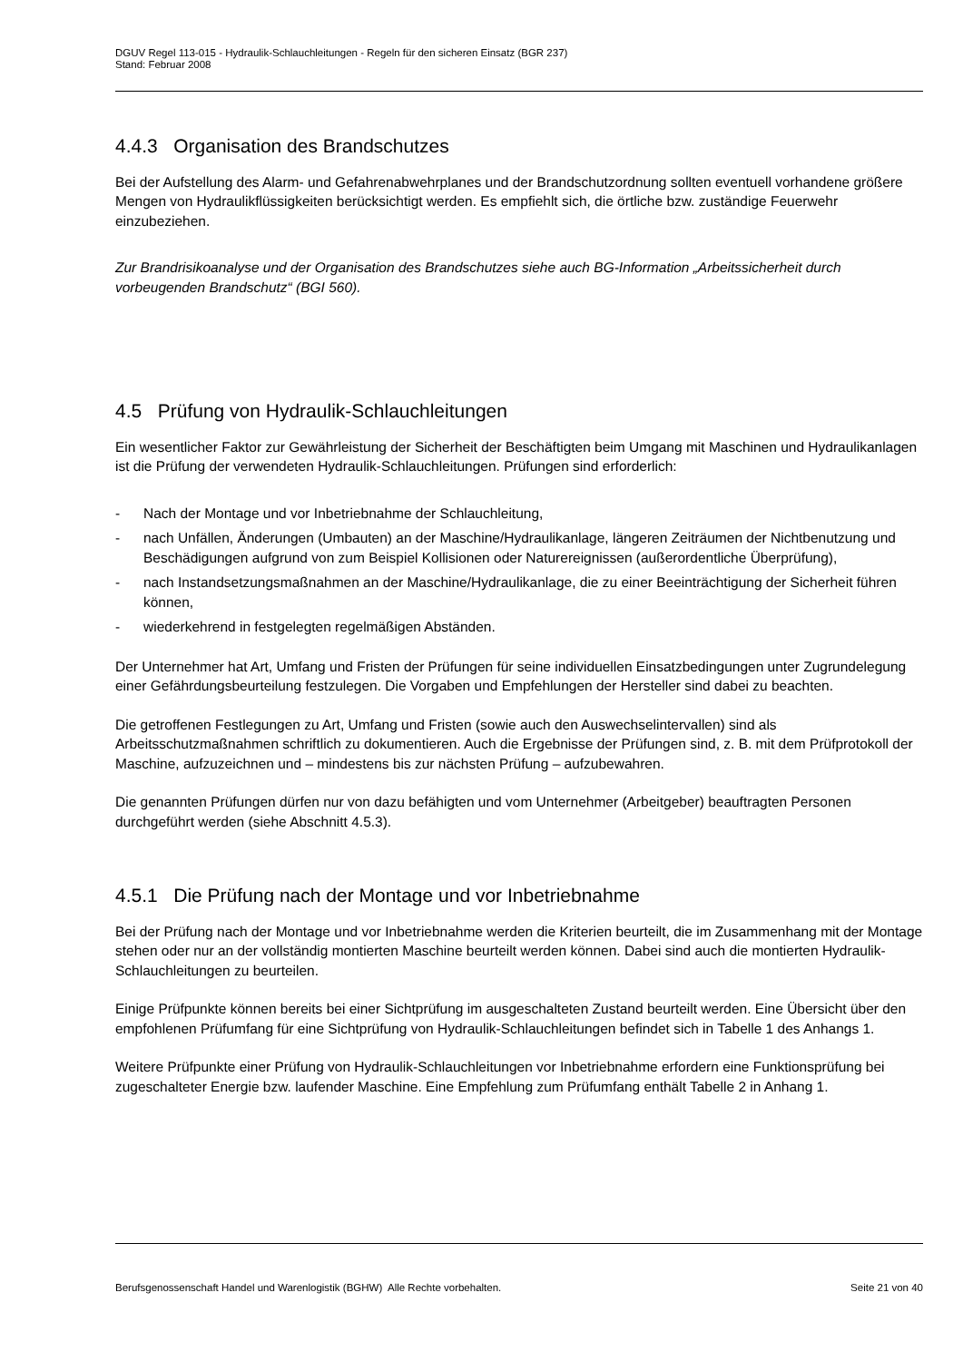DGUV Regel 113-015 - Hydraulik-Schlauchleitungen - Regeln für den sicheren Einsatz (BGR 237)
Stand: Februar 2008
4.4.3 Organisation des Brandschutzes
Bei der Aufstellung des Alarm- und Gefahrenabwehrplanes und der Brandschutzordnung sollten eventuell vorhandene größere Mengen von Hydraulikflüssigkeiten berücksichtigt werden. Es empfiehlt sich, die örtliche bzw. zuständige Feuerwehr einzubeziehen.
Zur Brandrisikoanalyse und der Organisation des Brandschutzes siehe auch BG-Information „Arbeitssicherheit durch vorbeugenden Brandschutz“ (BGI 560).
4.5 Prüfung von Hydraulik-Schlauchleitungen
Ein wesentlicher Faktor zur Gewährleistung der Sicherheit der Beschäftigten beim Umgang mit Maschinen und Hydraulikanlagen ist die Prüfung der verwendeten Hydraulik-Schlauchleitungen. Prüfungen sind erforderlich:
- Nach der Montage und vor Inbetriebnahme der Schlauchleitung,
- nach Unfällen, Änderungen (Umbauten) an der Maschine/Hydraulikanlage, längeren Zeiträumen der Nichtbenutzung und Beschädigungen aufgrund von zum Beispiel Kollisionen oder Naturereignissen (außerordentliche Überprüfung),
- nach Instandsetzungsmaßnahmen an der Maschine/Hydraulikanlage, die zu einer Beeinträchtigung der Sicherheit führen können,
- wiederkehrend in festgelegten regelmäßigen Abständen.
Der Unternehmer hat Art, Umfang und Fristen der Prüfungen für seine individuellen Einsatzbedingungen unter Zugrundelegung einer Gefährdungsbeurteilung festzulegen. Die Vorgaben und Empfehlungen der Hersteller sind dabei zu beachten.
Die getroffenen Festlegungen zu Art, Umfang und Fristen (sowie auch den Auswechselintervallen) sind als Arbeitsschutzmaßnahmen schriftlich zu dokumentieren. Auch die Ergebnisse der Prüfungen sind, z. B. mit dem Prüfprotokoll der Maschine, aufzuzeichnen und – mindestens bis zur nächsten Prüfung – aufzubewahren.
Die genannten Prüfungen dürfen nur von dazu befähigten und vom Unternehmer (Arbeitgeber) beauftragten Personen durchgeführt werden (siehe Abschnitt 4.5.3).
4.5.1 Die Prüfung nach der Montage und vor Inbetriebnahme
Bei der Prüfung nach der Montage und vor Inbetriebnahme werden die Kriterien beurteilt, die im Zusammenhang mit der Montage stehen oder nur an der vollständig montierten Maschine beurteilt werden können. Dabei sind auch die montierten Hydraulik-Schlauchleitungen zu beurteilen.
Einige Prüfpunkte können bereits bei einer Sichtprüfung im ausgeschalteten Zustand beurteilt werden. Eine Übersicht über den empfohlenen Prüfumfang für eine Sichtprüfung von Hydraulik-Schlauchleitungen befindet sich in Tabelle 1 des Anhangs 1.
Weitere Prüfpunkte einer Prüfung von Hydraulik-Schlauchleitungen vor Inbetriebnahme erfordern eine Funktionsprüfung bei zugeschalteter Energie bzw. laufender Maschine. Eine Empfehlung zum Prüfumfang enthält Tabelle 2 in Anhang 1.
Berufsgenossenschaft Handel und Warenlogistik (BGHW) Alle Rechte vorbehalten. Seite 21 von 40